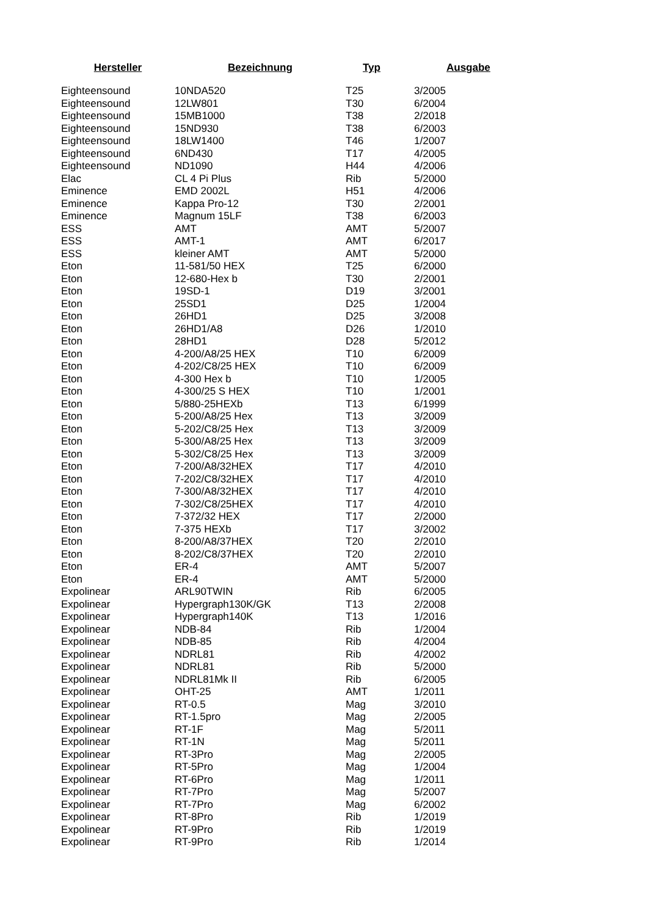| Hersteller | Bezeichnung | Typ | Ausgabe |
| --- | --- | --- | --- |
| Eighteensound | 10NDA520 | T25 | 3/2005 |
| Eighteensound | 12LW801 | T30 | 6/2004 |
| Eighteensound | 15MB1000 | T38 | 2/2018 |
| Eighteensound | 15ND930 | T38 | 6/2003 |
| Eighteensound | 18LW1400 | T46 | 1/2007 |
| Eighteensound | 6ND430 | T17 | 4/2005 |
| Eighteensound | ND1090 | H44 | 4/2006 |
| Elac | CL 4 Pi Plus | Rib | 5/2000 |
| Eminence | EMD 2002L | H51 | 4/2006 |
| Eminence | Kappa Pro-12 | T30 | 2/2001 |
| Eminence | Magnum 15LF | T38 | 6/2003 |
| ESS | AMT | AMT | 5/2007 |
| ESS | AMT-1 | AMT | 6/2017 |
| ESS | kleiner AMT | AMT | 5/2000 |
| Eton | 11-581/50 HEX | T25 | 6/2000 |
| Eton | 12-680-Hex b | T30 | 2/2001 |
| Eton | 19SD-1 | D19 | 3/2001 |
| Eton | 25SD1 | D25 | 1/2004 |
| Eton | 26HD1 | D25 | 3/2008 |
| Eton | 26HD1/A8 | D26 | 1/2010 |
| Eton | 28HD1 | D28 | 5/2012 |
| Eton | 4-200/A8/25 HEX | T10 | 6/2009 |
| Eton | 4-202/C8/25 HEX | T10 | 6/2009 |
| Eton | 4-300 Hex b | T10 | 1/2005 |
| Eton | 4-300/25 S HEX | T10 | 1/2001 |
| Eton | 5/880-25HEXb | T13 | 6/1999 |
| Eton | 5-200/A8/25 Hex | T13 | 3/2009 |
| Eton | 5-202/C8/25 Hex | T13 | 3/2009 |
| Eton | 5-300/A8/25 Hex | T13 | 3/2009 |
| Eton | 5-302/C8/25 Hex | T13 | 3/2009 |
| Eton | 7-200/A8/32HEX | T17 | 4/2010 |
| Eton | 7-202/C8/32HEX | T17 | 4/2010 |
| Eton | 7-300/A8/32HEX | T17 | 4/2010 |
| Eton | 7-302/C8/25HEX | T17 | 4/2010 |
| Eton | 7-372/32 HEX | T17 | 2/2000 |
| Eton | 7-375 HEXb | T17 | 3/2002 |
| Eton | 8-200/A8/37HEX | T20 | 2/2010 |
| Eton | 8-202/C8/37HEX | T20 | 2/2010 |
| Eton | ER-4 | AMT | 5/2007 |
| Eton | ER-4 | AMT | 5/2000 |
| Expolinear | ARL90TWIN | Rib | 6/2005 |
| Expolinear | Hypergraph130K/GK | T13 | 2/2008 |
| Expolinear | Hypergraph140K | T13 | 1/2016 |
| Expolinear | NDB-84 | Rib | 1/2004 |
| Expolinear | NDB-85 | Rib | 4/2004 |
| Expolinear | NDRL81 | Rib | 4/2002 |
| Expolinear | NDRL81 | Rib | 5/2000 |
| Expolinear | NDRL81Mk II | Rib | 6/2005 |
| Expolinear | OHT-25 | AMT | 1/2011 |
| Expolinear | RT-0.5 | Mag | 3/2010 |
| Expolinear | RT-1.5pro | Mag | 2/2005 |
| Expolinear | RT-1F | Mag | 5/2011 |
| Expolinear | RT-1N | Mag | 5/2011 |
| Expolinear | RT-3Pro | Mag | 2/2005 |
| Expolinear | RT-5Pro | Mag | 1/2004 |
| Expolinear | RT-6Pro | Mag | 1/2011 |
| Expolinear | RT-7Pro | Mag | 5/2007 |
| Expolinear | RT-7Pro | Mag | 6/2002 |
| Expolinear | RT-8Pro | Rib | 1/2019 |
| Expolinear | RT-9Pro | Rib | 1/2019 |
| Expolinear | RT-9Pro | Rib | 1/2014 |